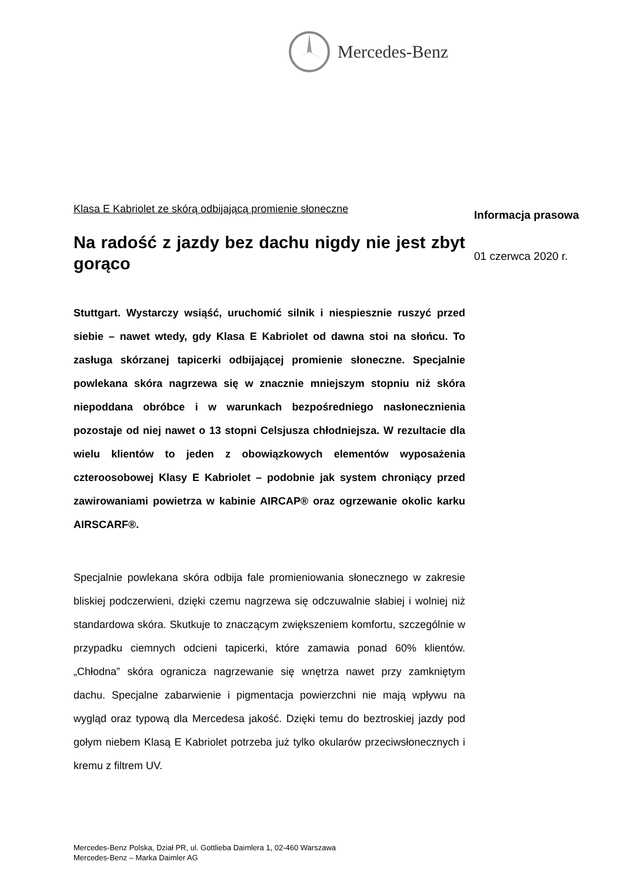Mercedes-Benz
Klasa E Kabriolet ze skórą odbijającą promienie słoneczne
Na radość z jazdy bez dachu nigdy nie jest zbyt gorąco
Stuttgart. Wystarczy wsiąść, uruchomić silnik i niespiesznie ruszyć przed siebie – nawet wtedy, gdy Klasa E Kabriolet od dawna stoi na słońcu. To zasługa skórzanej tapicerki odbijającej promienie słoneczne. Specjalnie powlekana skóra nagrzewa się w znacznie mniejszym stopniu niż skóra niepoddana obróbce i w warunkach bezpośredniego nasłonecznienia pozostaje od niej nawet o 13 stopni Celsjusza chłodniejsza. W rezultacie dla wielu klientów to jeden z obowiązkowych elementów wyposażenia czteroosobowej Klasy E Kabriolet – podobnie jak system chroniący przed zawirowaniami powietrza w kabinie AIRCAP® oraz ogrzewanie okolic karku AIRSCARF®.
Specjalnie powlekana skóra odbija fale promieniowania słonecznego w zakresie bliskiej podczerwieni, dzięki czemu nagrzewa się odczuwalnie słabiej i wolniej niż standardowa skóra. Skutkuje to znaczącym zwiększeniem komfortu, szczególnie w przypadku ciemnych odcieni tapicerki, które zamawia ponad 60% klientów. „Chłodna” skóra ogranicza nagrzewanie się wnętrza nawet przy zamkniętym dachu. Specjalne zabarwienie i pigmentacja powierzchni nie mają wpływu na wygląd oraz typową dla Mercedesa jakość. Dzięki temu do beztroskiej jazdy pod gołym niebem Klasą E Kabriolet potrzeba już tylko okularów przeciwsłonecznych i kremu z filtrem UV.
Informacja prasowa
01 czerwca 2020 r.
Mercedes-Benz Polska, Dział PR, ul. Gottlieba Daimlera 1, 02-460 Warszawa
Mercedes-Benz – Marka Daimler AG